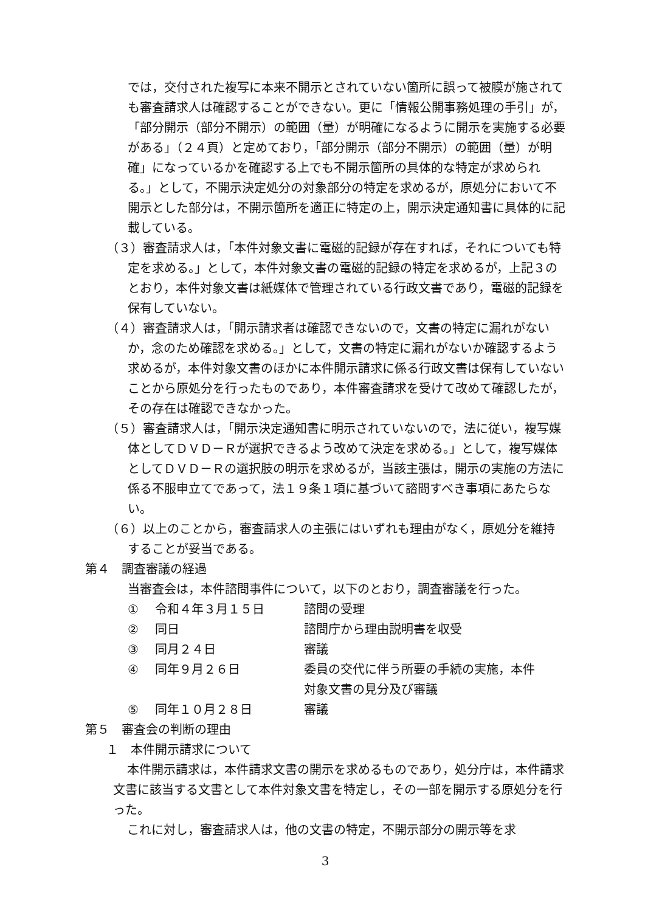では，交付された複写に本来不開示とされていない箇所に誤って被膜が施されても審査請求人は確認することができない。更に「情報公開事務処理の手引」が，「部分開示（部分不開示）の範囲（量）が明確になるように開示を実施する必要がある」（２４頁）と定めており，「部分開示（部分不開示）の範囲（量）が明確」になっているかを確認する上でも不開示箇所の具体的な特定が求められる。」として，不開示決定処分の対象部分の特定を求めるが，原処分において不開示とした部分は，不開示箇所を適正に特定の上，開示決定通知書に具体的に記載している。
（３）審査請求人は，「本件対象文書に電磁的記録が存在すれば，それについても特定を求める。」として，本件対象文書の電磁的記録の特定を求めるが，上記３のとおり，本件対象文書は紙媒体で管理されている行政文書であり，電磁的記録を保有していない。
（４）審査請求人は，「開示請求者は確認できないので，文書の特定に漏れがないか，念のため確認を求める。」として，文書の特定に漏れがないか確認するよう求めるが，本件対象文書のほかに本件開示請求に係る行政文書は保有していないことから原処分を行ったものであり，本件審査請求を受けて改めて確認したが，その存在は確認できなかった。
（５）審査請求人は，「開示決定通知書に明示されていないので，法に従い，複写媒体としてＤＶＤ－Ｒが選択できるよう改めて決定を求める。」として，複写媒体としてＤＶＤ－Ｒの選択肢の明示を求めるが，当該主張は，開示の実施の方法に係る不服申立てであって，法１９条１項に基づいて諮問すべき事項にあたらない。
（６）以上のことから，審査請求人の主張にはいずれも理由がなく，原処分を維持することが妥当である。
第４　調査審議の経過
当審査会は，本件諮問事件について，以下のとおり，調査審議を行った。
| ① | 令和４年３月１５日 | 諮問の受理 |
| ② | 同日 | 諮問庁から理由説明書を収受 |
| ③ | 同月２４日 | 審議 |
| ④ | 同年９月２６日 | 委員の交代に伴う所要の手続の実施，本件 対象文書の見分及び審議 |
| ⑤ | 同年１０月２８日 | 審議 |
第５　審査会の判断の理由
１　本件開示請求について
本件開示請求は，本件請求文書の開示を求めるものであり，処分庁は，本件請求文書に該当する文書として本件対象文書を特定し，その一部を開示する原処分を行った。
これに対し，審査請求人は，他の文書の特定，不開示部分の開示等を求
3